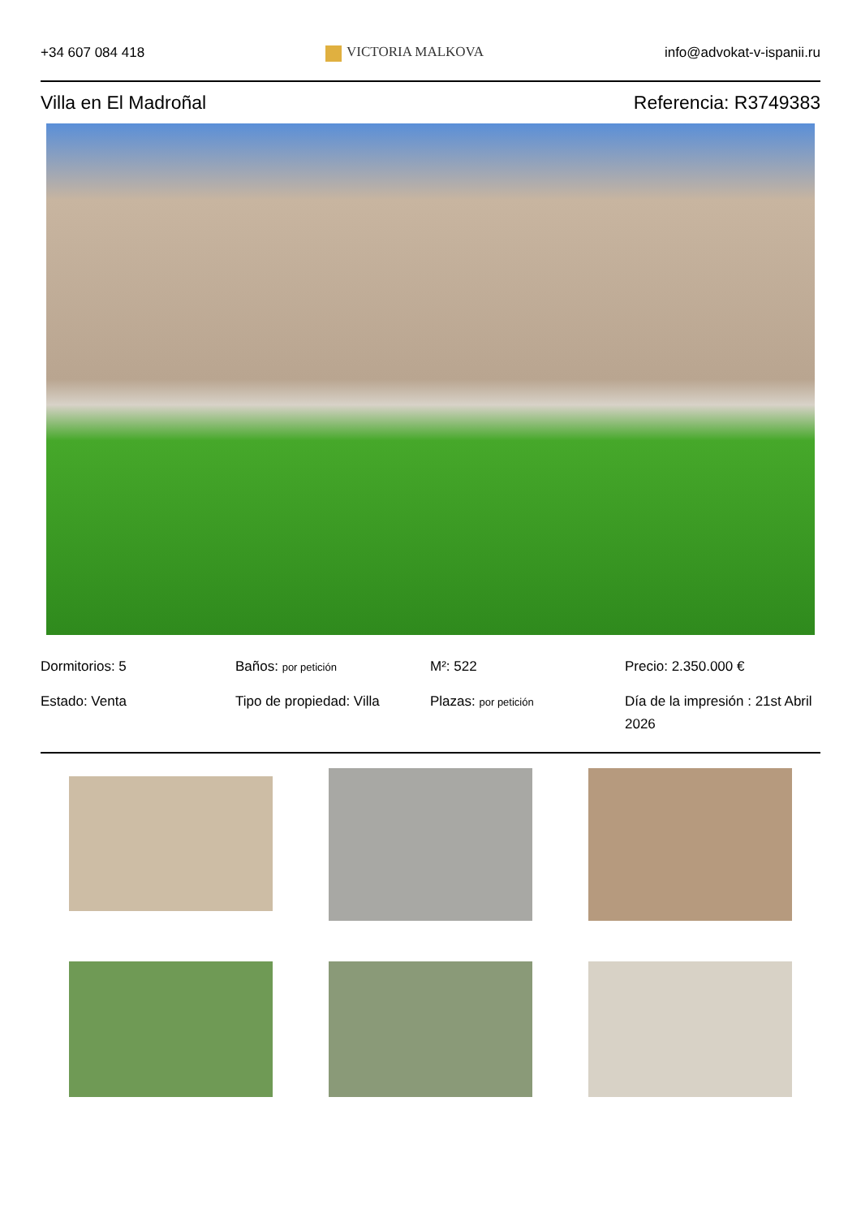+34 607 084 418 VICTORIA MALKOVA info@advokat-v-ispanii.ru
Villa en El Madroñal Referencia: R3749383
Dormitorios: 5
Baños: por petición
M²: 522
Precio: 2.350.000 €
Estado: Venta
Tipo de propiedad: Villa
Plazas: por petición
Día de la impresión : 21st Abril 2026